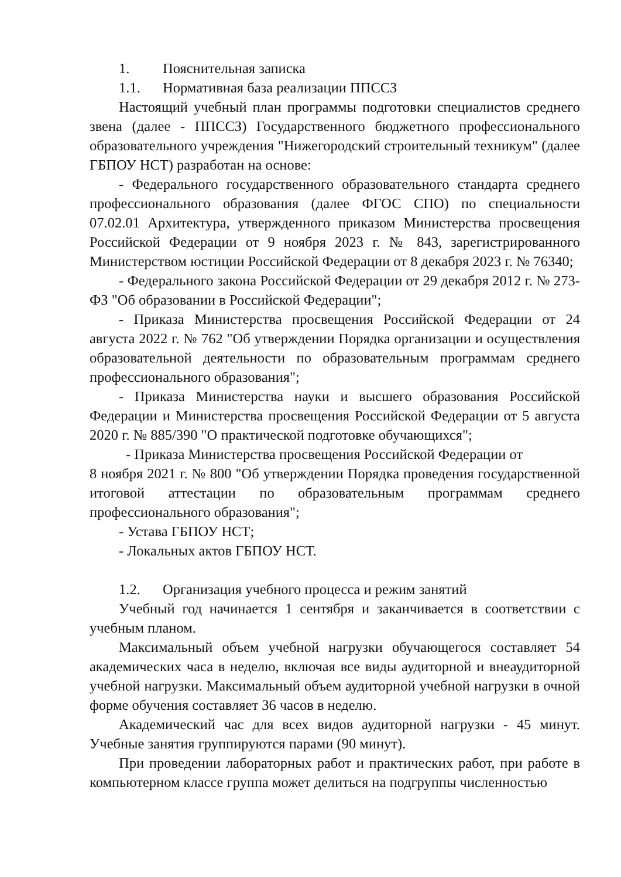1. Пояснительная записка
1.1. Нормативная база реализации ППССЗ
Настоящий учебный план программы подготовки специалистов среднего звена (далее - ППССЗ) Государственного бюджетного профессионального образовательного учреждения "Нижегородский строительный техникум" (далее ГБПОУ НСТ) разработан на основе:
- Федерального государственного образовательного стандарта среднего профессионального образования (далее ФГОС СПО) по специальности 07.02.01 Архитектура, утвержденного приказом Министерства просвещения Российской Федерации от 9 ноября 2023 г. № 843, зарегистрированного Министерством юстиции Российской Федерации от 8 декабря 2023 г. № 76340;
- Федерального закона Российской Федерации от 29 декабря 2012 г. № 273-ФЗ "Об образовании в Российской Федерации";
- Приказа Министерства просвещения Российской Федерации от 24 августа 2022 г. № 762 "Об утверждении Порядка организации и осуществления образовательной деятельности по образовательным программам среднего профессионального образования";
- Приказа Министерства науки и высшего образования Российской Федерации и Министерства просвещения Российской Федерации от 5 августа 2020 г. № 885/390 "О практической подготовке обучающихся";
- Приказа Министерства просвещения Российской Федерации от
8 ноября 2021 г. № 800 "Об утверждении Порядка проведения государственной итоговой аттестации по образовательным программам среднего профессионального образования";
- Устава ГБПОУ НСТ;
- Локальных актов ГБПОУ НСТ.
1.2. Организация учебного процесса и режим занятий
Учебный год начинается 1 сентября и заканчивается в соответствии с учебным планом.
Максимальный объем учебной нагрузки обучающегося составляет 54 академических часа в неделю, включая все виды аудиторной и внеаудиторной учебной нагрузки. Максимальный объем аудиторной учебной нагрузки в очной форме обучения составляет 36 часов в неделю.
Академический час для всех видов аудиторной нагрузки - 45 минут. Учебные занятия группируются парами (90 минут).
При проведении лабораторных работ и практических работ, при работе в компьютерном классе группа может делиться на подгруппы численностью